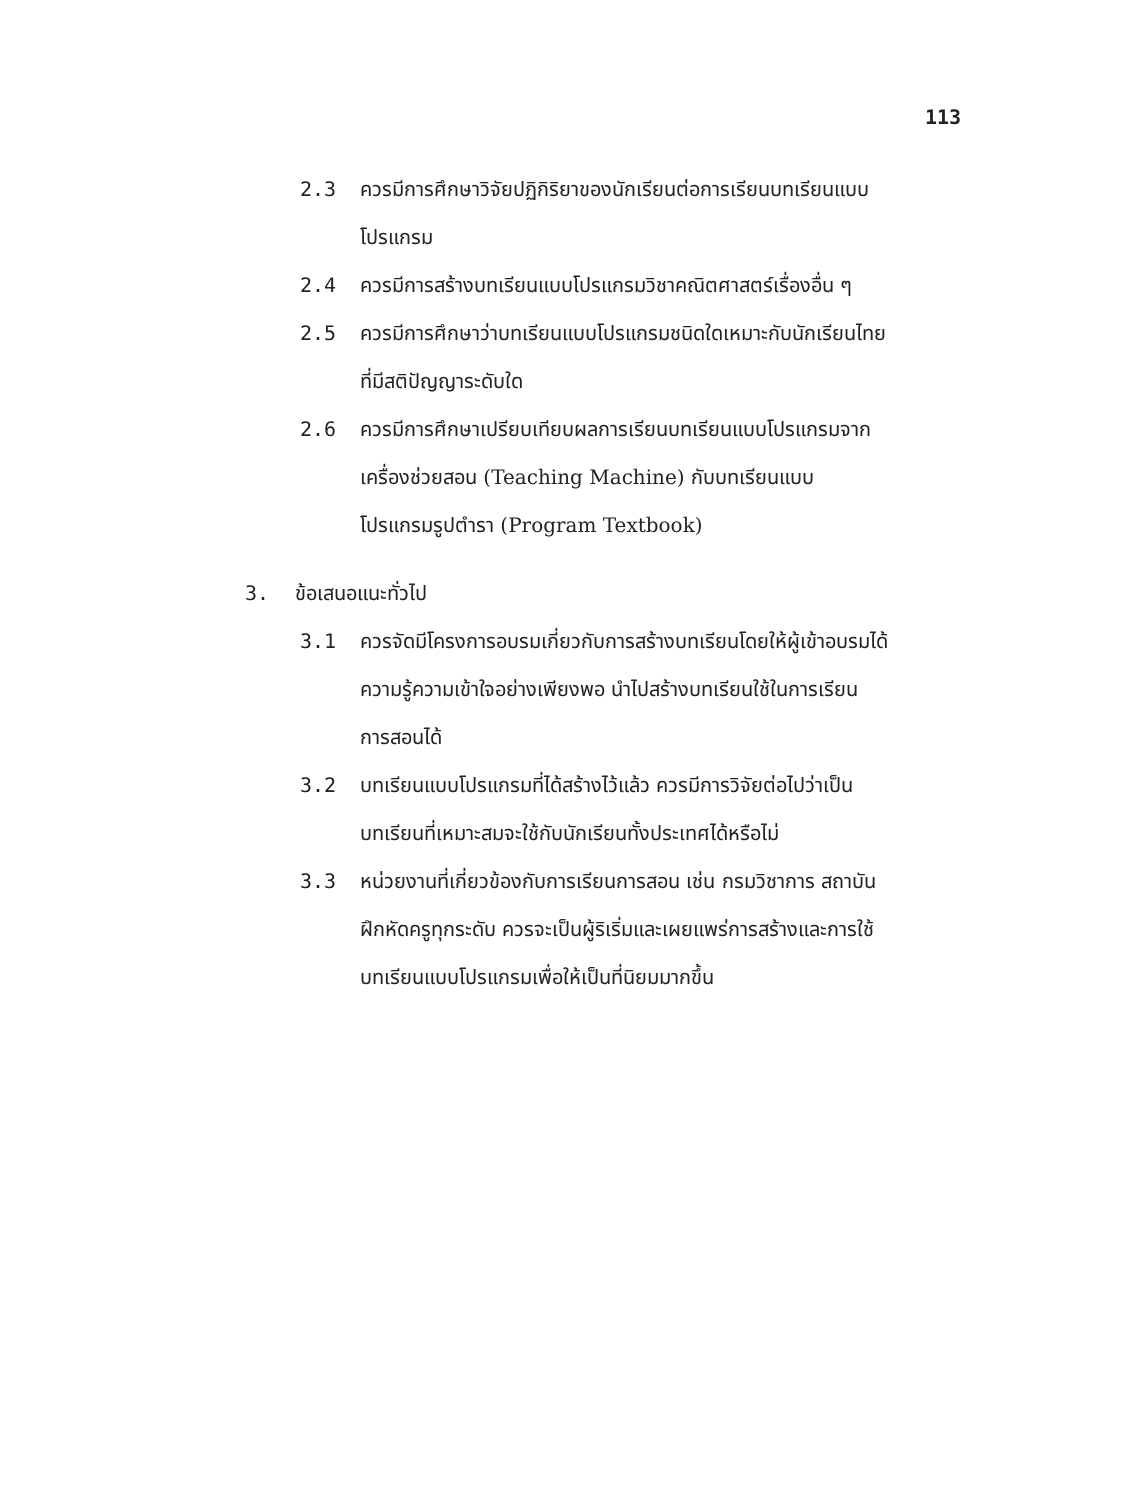113
2.3 ควรมีการศึกษาวิจัยปฏิกิริยาของนักเรียนต่อการเรียนบทเรียนแบบ
โปรแกรม
2.4 ควรมีการสร้างบทเรียนแบบโปรแกรมวิชาคณิตศาสตร์เรื่องอื่น ๆ
2.5 ควรมีการศึกษาว่าบทเรียนแบบโปรแกรมชนิดใดเหมาะกับนักเรียนไทย
ที่มีสติปัญญาระดับใด
2.6 ควรมีการศึกษาเปรียบเทียบผลการเรียนบทเรียนแบบโปรแกรมจาก
เครื่องช่วยสอน (Teaching Machine) กับบทเรียนแบบ
โปรแกรมรูปตำรา (Program Textbook)
3. ข้อเสนอแนะทั่วไป
3.1 ควรจัดมีโครงการอบรมเกี่ยวกับการสร้างบทเรียนโดยให้ผู้เข้าอบรมได้
ความรู้ความเข้าใจอย่างเพียงพอ นำไปสร้างบทเรียนใช้ในการเรียน
การสอนได้
3.2 บทเรียนแบบโปรแกรมที่ได้สร้างไว้แล้ว ควรมีการวิจัยต่อไปว่าเป็น
บทเรียนที่เหมาะสมจะใช้กับนักเรียนทั้งประเทศได้หรือไม่
3.3 หน่วยงานที่เกี่ยวข้องกับการเรียนการสอน เช่น กรมวิชาการ สถาบัน
ฝึกหัดครูทุกระดับ ควรจะเป็นผู้ริเริ่มและเผยแพร่การสร้างและการใช้
บทเรียนแบบโปรแกรมเพื่อให้เป็นที่นิยมมากขึ้น